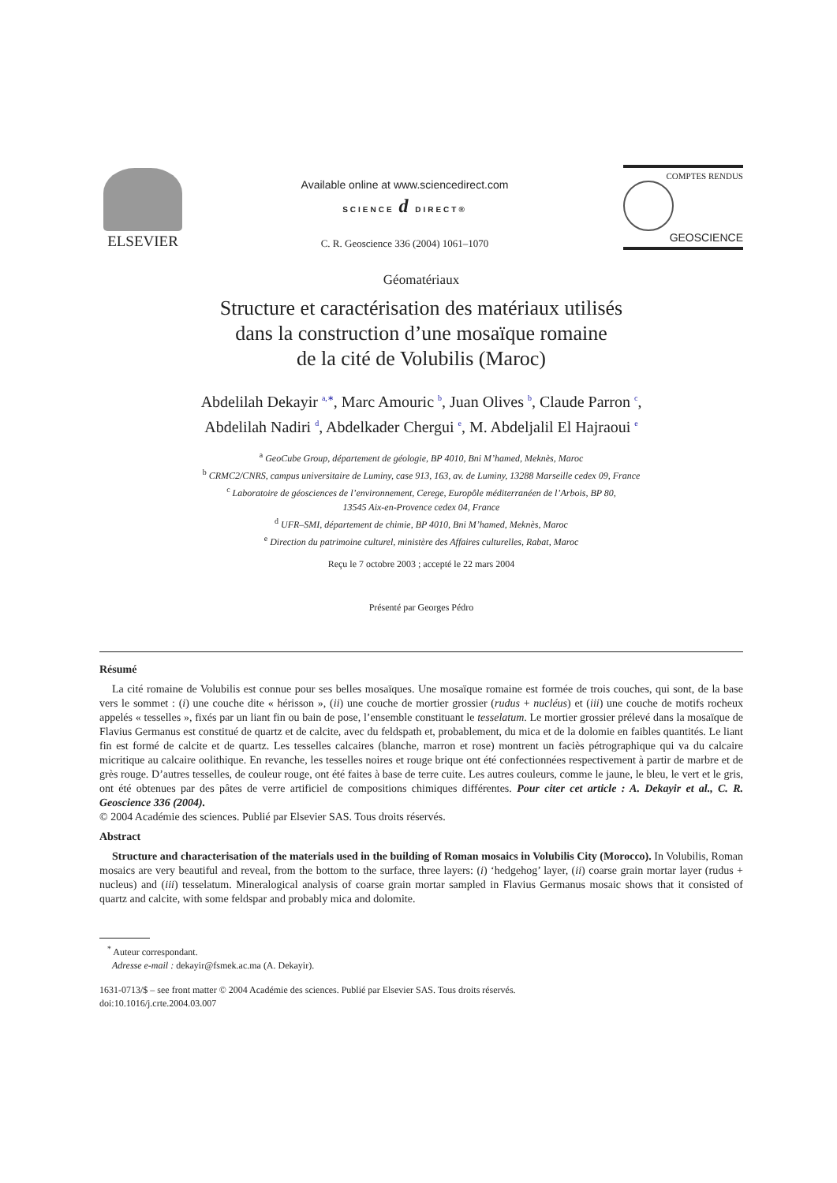ELSEVIER
Available online at www.sciencedirect.com
SCIENCE d DIRECT®
C. R. Geoscience 336 (2004) 1061–1070
COMPTES RENDUS
GEOSCIENCE
Géomatériaux
Structure et caractérisation des matériaux utilisés
dans la construction d’une mosaïque romaine
de la cité de Volubilis (Maroc)
Abdelilah Dekayir <sup>a,∗</sup>, Marc Amouric <sup>b</sup>, Juan Olives <sup>b</sup>, Claude Parron <sup>c</sup>,
Abdelilah Nadiri <sup>d</sup>, Abdelkader Chergui <sup>e</sup>, M. Abdeljalil El Hajraoui <sup>e</sup>
<sup>a</sup> GeoCube Group, département de géologie, BP 4010, Bni M’hamed, Meknès, Maroc
<sup>b</sup> CRMC2/CNRS, campus universitaire de Luminy, case 913, 163, av. de Luminy, 13288 Marseille cedex 09, France
<sup>c</sup> Laboratoire de géosciences de l’environnement, Cerege, Europôle méditerranéen de l’Arbois, BP 80,
13545 Aix-en-Provence cedex 04, France
<sup>d</sup> UFR–SMI, département de chimie, BP 4010, Bni M’hamed, Meknès, Maroc
<sup>e</sup> Direction du patrimoine culturel, ministère des Affaires culturelles, Rabat, Maroc
Reçu le 7 octobre 2003 ; accepté le 22 mars 2004
Présenté par Georges Pédro
Résumé
La cité romaine de Volubilis est connue pour ses belles mosaïques. Une mosaïque romaine est formée de trois couches, qui sont, de la base vers le sommet : (i) une couche dite « hérisson », (ii) une couche de mortier grossier (rudus + nucléus) et (iii) une couche de motifs rocheux appelés « tesselles », fixés par un liant fin ou bain de pose, l’ensemble constituant le tesselatum. Le mortier grossier prélevé dans la mosaïque de Flavius Germanus est constitué de quartz et de calcite, avec du feldspath et, probablement, du mica et de la dolomie en faibles quantités. Le liant fin est formé de calcite et de quartz. Les tesselles calcaires (blanche, marron et rose) montrent un faciès pétrographique qui va du calcaire micritique au calcaire oolithique. En revanche, les tesselles noires et rouge brique ont été confectionnées respectivement à partir de marbre et de grès rouge. D’autres tesselles, de couleur rouge, ont été faites à base de terre cuite. Les autres couleurs, comme le jaune, le bleu, le vert et le gris, ont été obtenues par des pâtes de verre artificiel de compositions chimiques différentes. Pour citer cet article : A. Dekayir et al., C. R. Geoscience 336 (2004).
© 2004 Académie des sciences. Publié par Elsevier SAS. Tous droits réservés.
Abstract
Structure and characterisation of the materials used in the building of Roman mosaics in Volubilis City (Morocco). In Volubilis, Roman mosaics are very beautiful and reveal, from the bottom to the surface, three layers: (i) ‘hedgehog’ layer, (ii) coarse grain mortar layer (rudus + nucleus) and (iii) tesselatum. Mineralogical analysis of coarse grain mortar sampled in Flavius Germanus mosaic shows that it consisted of quartz and calcite, with some feldspar and probably mica and dolomite.
<sup>*</sup> Auteur correspondant.
Adresse e-mail : dekayir@fsmek.ac.ma (A. Dekayir).
1631-0713/$ – see front matter © 2004 Académie des sciences. Publié par Elsevier SAS. Tous droits réservés.
doi:10.1016/j.crte.2004.03.007